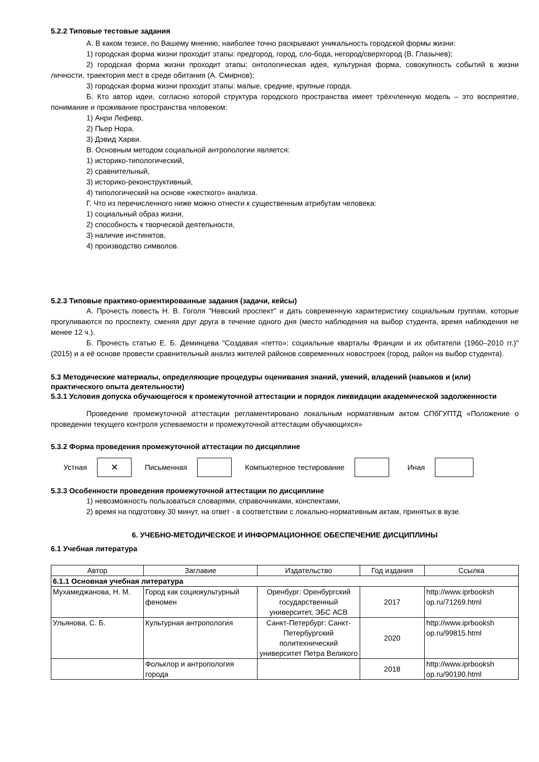5.2.2 Типовые тестовые задания
А. В каком тезисе, по Вашему мнению, наиболее точно раскрывают уникальность городской формы жизни:
1) городская форма жизни проходит этапы: предгород, город, сло-бода, негород/сверхгород (В. Глазычев);
2) городская форма жизни проходит этапы: онтологическая идея, культурная форма, совокупность событий в жизни личности, траектория мест в среде обитания (А. Смирнов);
3) городская форма жизни проходит этапы: малые, средние, крупные города.
Б. Кто автор идеи, согласно которой структура городского пространства имеет трёхчленную модель – это восприятие, понимание и проживание пространства человеком:
1) Анри Лефевр,
2) Пьер Нора,
3) Дэвид Харви.
В. Основным методом социальной антропологии является:
1) историко-типологический,
2) сравнительный,
3) историко-реконструктивный,
4) типологический на основе «жесткого» анализа.
Г. Что из перечисленного ниже можно отнести к существенным атрибутам человека:
1) социальный образ жизни,
2) способность к творческой деятельности,
3) наличие инстинктов,
4) производство символов.
5.2.3 Типовые практико-ориентированные задания (задачи, кейсы)
А. Прочесть повесть Н. В. Гоголя "Невский проспект" и дать современную характеристику социальным группам, которые прогуливаются по проспекту, сменяя друг друга в течение одного дня (место наблюдения на выбор студента, время наблюдения не менее 12 ч.).
Б. Прочесть статью Е. Б. Деминцева "Создавая «гетто»: социальные кварталы Франции и их обитатели (1960–2010 гг.)" (2015) и а её основе провести сравнительный анализ жителей районов современных новостроек (город, район на выбор студента).
5.3 Методические материалы, определяющие процедуры оценивания знаний, умений, владений (навыков и (или) практического опыта деятельности)
5.3.1 Условия допуска обучающегося к промежуточной аттестации и порядок ликвидации академической задолженности
Проведение промежуточной аттестации регламентировано локальным нормативным актом СПбГУПТД «Положение о проведении текущего контроля успеваемости и промежуточной аттестации обучающихся»
5.3.2 Форма проведения промежуточной аттестации по дисциплине
Устная
✕
Письменная Компьютерное тестирование Иная
5.3.3 Особенности проведения промежуточной аттестации по дисциплине
1) невозможность пользоваться словарями, справочниками, конспектами,
2) время на подготовку 30 минут, на ответ - в соответствии с локально-нормативным актам, принятых в вузе.
6. УЧЕБНО-МЕТОДИЧЕСКОЕ И ИНФОРМАЦИОННОЕ ОБЕСПЕЧЕНИЕ ДИСЦИПЛИНЫ
6.1 Учебная литература
| Автор | Заглавие | Издательство | Год издания | Ссылка |
| --- | --- | --- | --- | --- |
| 6.1.1 Основная учебная литература | | | | |
| Мухамеджанова, Н. М. | Город как социокультурный феномен | Оренбург: Оренбургский государственный университет, ЭБС АСВ | 2017 | http://www.iprbooksh op.ru/71269.html |
| Ульянова, С. Б. | Культурная антропология | Санкт-Петербург: Санкт-Петербургский политехнический университет Петра Великого | 2020 | http://www.iprbooksh op.ru/99815.html |
| | Фольклор и антропология города | | 2018 | http://www.iprbooksh op.ru/90190.html |